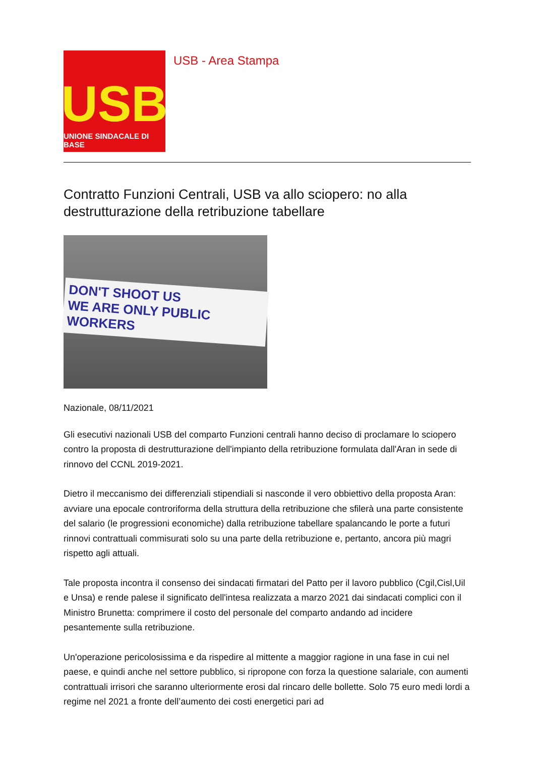USB
UNIONE SINDACALE DI BASE
USB - Area Stampa
Contratto Funzioni Centrali, USB va allo sciopero: no alla destrutturazione della retribuzione tabellare
DON'T SHOOT US
WE ARE ONLY PUBLIC WORKERS
Nazionale, 08/11/2021
Gli esecutivi nazionali USB del comparto Funzioni centrali hanno deciso di proclamare lo sciopero contro la proposta di destrutturazione dell'impianto della retribuzione formulata dall'Aran in sede di rinnovo del CCNL 2019-2021.
Dietro il meccanismo dei differenziali stipendiali si nasconde il vero obbiettivo della proposta Aran: avviare una epocale controriforma della struttura della retribuzione che sfilerà una parte consistente del salario (le progressioni economiche) dalla retribuzione tabellare spalancando le porte a futuri rinnovi contrattuali commisurati solo su una parte della retribuzione e, pertanto, ancora più magri rispetto agli attuali.
Tale proposta incontra il consenso dei sindacati firmatari del Patto per il lavoro pubblico (Cgil,Cisl,Uil e Unsa) e rende palese il significato dell'intesa realizzata a marzo 2021 dai sindacati complici con il Ministro Brunetta: comprimere il costo del personale del comparto andando ad incidere pesantemente sulla retribuzione.
Un'operazione pericolosissima e da rispedire al mittente a maggior ragione in una fase in cui nel paese, e quindi anche nel settore pubblico, si ripropone con forza la questione salariale, con aumenti contrattuali irrisori che saranno ulteriormente erosi dal rincaro delle bollette. Solo 75 euro medi lordi a regime nel 2021 a fronte dell’aumento dei costi energetici pari ad